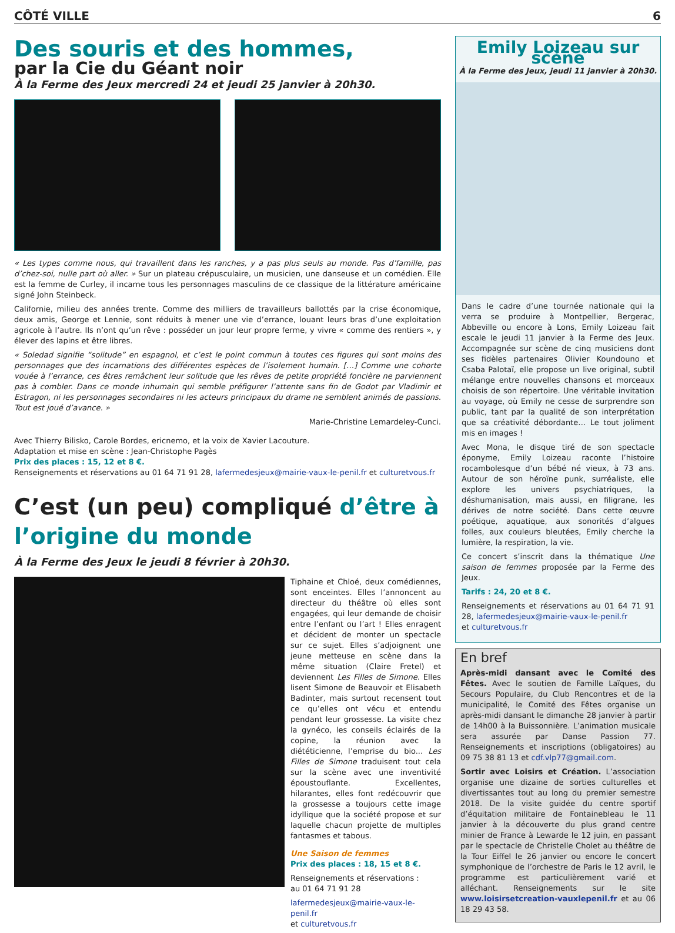CÔTÉ VILLE 6
Des souris et des hommes,
par la Cie du Géant noir
À la Ferme des Jeux mercredi 24 et jeudi 25 janvier à 20h30.
« Les types comme nous, qui travaillent dans les ranches, y a pas plus seuls au monde. Pas d’famille, pas d’chez-soi, nulle part où aller. » Sur un plateau crépusculaire, un musicien, une danseuse et un comédien. Elle est la femme de Curley, il incarne tous les personnages masculins de ce classique de la littérature américaine signé John Steinbeck.
Californie, milieu des années trente. Comme des milliers de travailleurs ballottés par la crise économique, deux amis, George et Lennie, sont réduits à mener une vie d’errance, louant leurs bras d’une exploitation agricole à l’autre. Ils n’ont qu’un rêve : posséder un jour leur propre ferme, y vivre « comme des rentiers », y élever des lapins et être libres.
« Soledad signifie “solitude” en espagnol, et c’est le point commun à toutes ces figures qui sont moins des personnages que des incarnations des différentes espèces de l’isolement humain. […] Comme une cohorte vouée à l’errance, ces êtres remâchent leur solitude que les rêves de petite propriété foncière ne parviennent pas à combler. Dans ce monde inhumain qui semble préfigurer l’attente sans fin de Godot par Vladimir et Estragon, ni les personnages secondaires ni les acteurs principaux du drame ne semblent animés de passions. Tout est joué d’avance. »
Marie-Christine Lemardeley-Cunci.
Avec Thierry Bilisko, Carole Bordes, ericnemo, et la voix de Xavier Lacouture.
Adaptation et mise en scène : Jean-Christophe Pagès
Prix des places : 15, 12 et 8 €.
Renseignements et réservations au 01 64 71 91 28, lafermedesjeux@mairie-vaux-le-penil.fr et culturetvous.fr
C’est (un peu) compliqué d’être à l’origine du monde
À la Ferme des Jeux le jeudi 8 février à 20h30.
Tiphaine et Chloé, deux comédiennes, sont enceintes. Elles l’annoncent au directeur du théâtre où elles sont engagées, qui leur demande de choisir entre l’enfant ou l’art ! Elles enragent et décident de monter un spectacle sur ce sujet. Elles s’adjoignent une jeune metteuse en scène dans la même situation (Claire Fretel) et deviennent Les Filles de Simone. Elles lisent Simone de Beauvoir et Elisabeth Badinter, mais surtout recensent tout ce qu’elles ont vécu et entendu pendant leur grossesse. La visite chez la gynéco, les conseils éclairés de la copine, la réunion avec la diététicienne, l’emprise du bio... Les Filles de Simone traduisent tout cela sur la scène avec une inventivité époustouflante. Excellentes, hilarantes, elles font redécouvrir que la grossesse a toujours cette image idyllique que la société propose et sur laquelle chacun projette de multiples fantasmes et tabous.
Une Saison de femmes
Prix des places : 18, 15 et 8 €.
Renseignements et réservations :
au 01 64 71 91 28
lafermedesjeux@mairie-vaux-le-penil.fr
et culturetvous.fr
Emily Loizeau sur scène
À la Ferme des Jeux, jeudi 11 janvier à 20h30.
Dans le cadre d’une tournée nationale qui la verra se produire à Montpellier, Bergerac, Abbeville ou encore à Lons, Emily Loizeau fait escale le jeudi 11 janvier à la Ferme des Jeux. Accompagnée sur scène de cinq musiciens dont ses fidèles partenaires Olivier Koundouno et Csaba Palotaï, elle propose un live original, subtil mélange entre nouvelles chansons et morceaux choisis de son répertoire. Une véritable invitation au voyage, où Emily ne cesse de surprendre son public, tant par la qualité de son interprétation que sa créativité débordante… Le tout joliment mis en images !
Avec Mona, le disque tiré de son spectacle éponyme, Emily Loizeau raconte l’histoire rocambolesque d’un bébé né vieux, à 73 ans. Autour de son héroïne punk, surréaliste, elle explore les univers psychiatriques, la déshumanisation, mais aussi, en filigrane, les dérives de notre société. Dans cette œuvre poétique, aquatique, aux sonorités d’algues folles, aux couleurs bleutées, Emily cherche la lumière, la respiration, la vie.
Ce concert s’inscrit dans la thématique Une saison de femmes proposée par la Ferme des Jeux.
Tarifs : 24, 20 et 8 €.
Renseignements et réservations au 01 64 71 91 28, lafermedesjeux@mairie-vaux-le-penil.fr
et culturetvous.fr
En bref
Après-midi dansant avec le Comité des Fêtes. Avec le soutien de Famille Laïques, du Secours Populaire, du Club Rencontres et de la municipalité, le Comité des Fêtes organise un après-midi dansant le dimanche 28 janvier à partir de 14h00 à la Buissonnière. L’animation musicale sera assurée par Danse Passion 77. Renseignements et inscriptions (obligatoires) au 09 75 38 81 13 et cdf.vlp77@gmail.com.
Sortir avec Loisirs et Création. L’association organise une dizaine de sorties culturelles et divertissantes tout au long du premier semestre 2018. De la visite guidée du centre sportif d’équitation militaire de Fontainebleau le 11 janvier à la découverte du plus grand centre minier de France à Lewarde le 12 juin, en passant par le spectacle de Christelle Cholet au théâtre de la Tour Eiffel le 26 janvier ou encore le concert symphonique de l’orchestre de Paris le 12 avril, le programme est particulièrement varié et alléchant. Renseignements sur le site www.loisirsetcreation-vauxlepenil.fr et au 06 18 29 43 58.